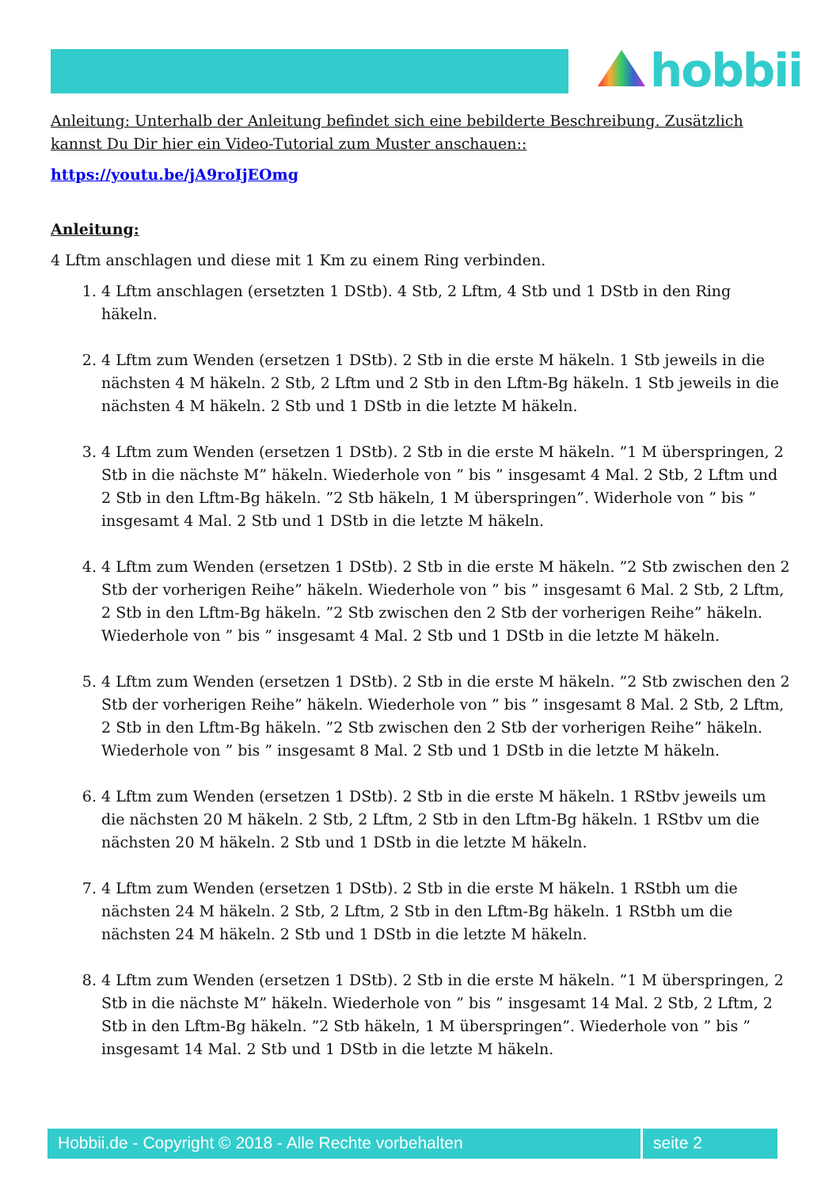hobbii
Anleitung: Unterhalb der Anleitung befindet sich eine bebilderte Beschreibung. Zusätzlich kannst Du Dir hier ein Video-Tutorial zum Muster anschauen::
https://youtu.be/jA9roIjEOmg
Anleitung:
4 Lftm anschlagen und diese mit 1 Km zu einem Ring verbinden.
1. 4 Lftm anschlagen (ersetzten 1 DStb). 4 Stb, 2 Lftm, 4 Stb und 1 DStb in den Ring häkeln.
2. 4 Lftm zum Wenden (ersetzen 1 DStb). 2 Stb in die erste M häkeln. 1 Stb jeweils in die nächsten 4 M häkeln. 2 Stb, 2 Lftm und 2 Stb in den Lftm-Bg häkeln. 1 Stb jeweils in die nächsten 4 M häkeln. 2 Stb und 1 DStb in die letzte M häkeln.
3. 4 Lftm zum Wenden (ersetzen 1 DStb). 2 Stb in die erste M häkeln. ”1 M überspringen, 2 Stb in die nächste M” häkeln. Wiederhole von ” bis ” insgesamt 4 Mal. 2 Stb, 2 Lftm und 2 Stb in den Lftm-Bg häkeln. ”2 Stb häkeln, 1 M überspringen”. Widerhole von ” bis ” insgesamt 4 Mal. 2 Stb und 1 DStb in die letzte M häkeln.
4. 4 Lftm zum Wenden (ersetzen 1 DStb). 2 Stb in die erste M häkeln. ”2 Stb zwischen den 2 Stb der vorherigen Reihe” häkeln. Wiederhole von ” bis ” insgesamt 6 Mal. 2 Stb, 2 Lftm, 2 Stb in den Lftm-Bg häkeln. ”2 Stb zwischen den 2 Stb der vorherigen Reihe” häkeln. Wiederhole von ” bis ” insgesamt 4 Mal. 2 Stb und 1 DStb in die letzte M häkeln.
5. 4 Lftm zum Wenden (ersetzen 1 DStb). 2 Stb in die erste M häkeln. ”2 Stb zwischen den 2 Stb der vorherigen Reihe” häkeln. Wiederhole von ” bis ” insgesamt 8 Mal. 2 Stb, 2 Lftm, 2 Stb in den Lftm-Bg häkeln. ”2 Stb zwischen den 2 Stb der vorherigen Reihe” häkeln. Wiederhole von ” bis ” insgesamt 8 Mal. 2 Stb und 1 DStb in die letzte M häkeln.
6. 4 Lftm zum Wenden (ersetzen 1 DStb). 2 Stb in die erste M häkeln. 1 RStbv jeweils um die nächsten 20 M häkeln. 2 Stb, 2 Lftm, 2 Stb in den Lftm-Bg häkeln. 1 RStbv um die nächsten 20 M häkeln. 2 Stb und 1 DStb in die letzte M häkeln.
7. 4 Lftm zum Wenden (ersetzen 1 DStb). 2 Stb in die erste M häkeln. 1 RStbh um die nächsten 24 M häkeln. 2 Stb, 2 Lftm, 2 Stb in den Lftm-Bg häkeln. 1 RStbh um die nächsten 24 M häkeln. 2 Stb und 1 DStb in die letzte M häkeln.
8. 4 Lftm zum Wenden (ersetzen 1 DStb). 2 Stb in die erste M häkeln. ”1 M überspringen, 2 Stb in die nächste M” häkeln. Wiederhole von ” bis ” insgesamt 14 Mal. 2 Stb, 2 Lftm, 2 Stb in den Lftm-Bg häkeln. ”2 Stb häkeln, 1 M überspringen”. Wiederhole von ” bis ” insgesamt 14 Mal. 2 Stb und 1 DStb in die letzte M häkeln.
Hobbii.de - Copyright © 2018 - Alle Rechte vorbehalten
seite 2